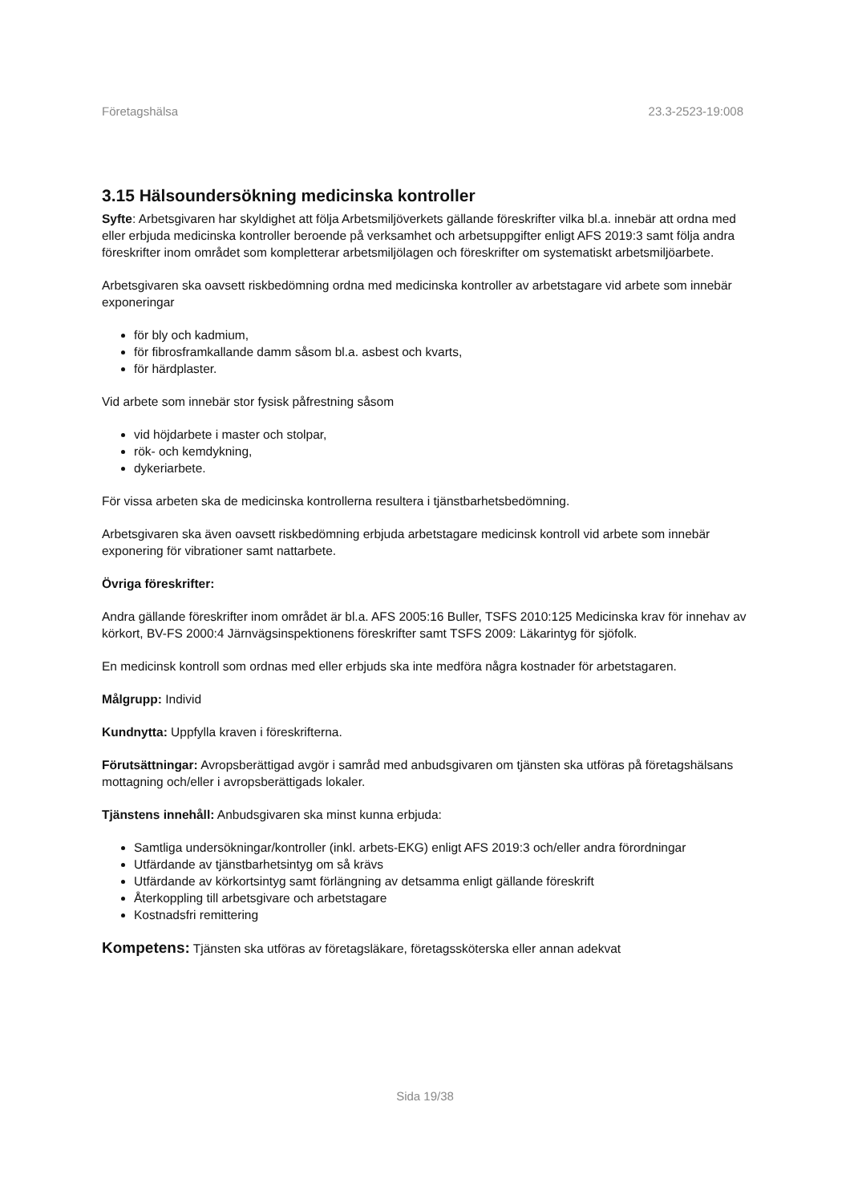Företagshälsa 23.3-2523-19:008
3.15 Hälsoundersökning medicinska kontroller
Syfte: Arbetsgivaren har skyldighet att följa Arbetsmiljöverkets gällande föreskrifter vilka bl.a. innebär att ordna med eller erbjuda medicinska kontroller beroende på verksamhet och arbetsuppgifter enligt AFS 2019:3 samt följa andra föreskrifter inom området som kompletterar arbetsmiljölagen och föreskrifter om systematiskt arbetsmiljöarbete.
Arbetsgivaren ska oavsett riskbedömning ordna med medicinska kontroller av arbetstagare vid arbete som innebär exponeringar
för bly och kadmium,
för fibrosframkallande damm såsom bl.a. asbest och kvarts,
för härdplaster.
Vid arbete som innebär stor fysisk påfrestning såsom
vid höjdarbete i master och stolpar,
rök- och kemdykning,
dykeriarbete.
För vissa arbeten ska de medicinska kontrollerna resultera i tjänstbarhetsbedömning.
Arbetsgivaren ska även oavsett riskbedömning erbjuda arbetstagare medicinsk kontroll vid arbete som innebär exponering för vibrationer samt nattarbete.
Övriga föreskrifter:
Andra gällande föreskrifter inom området är bl.a. AFS 2005:16 Buller, TSFS 2010:125 Medicinska krav för innehav av körkort, BV-FS 2000:4 Järnvägsinspektionens föreskrifter samt TSFS 2009: Läkarintyg för sjöfolk.
En medicinsk kontroll som ordnas med eller erbjuds ska inte medföra några kostnader för arbetstagaren.
Målgrupp: Individ
Kundnytta: Uppfylla kraven i föreskrifterna.
Förutsättningar: Avropsberättigad avgör i samråd med anbudsgivaren om tjänsten ska utföras på företagshälsans mottagning och/eller i avropsberättigads lokaler.
Tjänstens innehåll: Anbudsgivaren ska minst kunna erbjuda:
Samtliga undersökningar/kontroller (inkl. arbets-EKG) enligt AFS 2019:3 och/eller andra förordningar
Utfärdande av tjänstbarhetsintyg om så krävs
Utfärdande av körkortsintyg samt förlängning av detsamma enligt gällande föreskrift
Återkoppling till arbetsgivare och arbetstagare
Kostnadsfri remittering
Kompetens: Tjänsten ska utföras av företagsläkare, företagssköterska eller annan adekvat
Sida 19/38